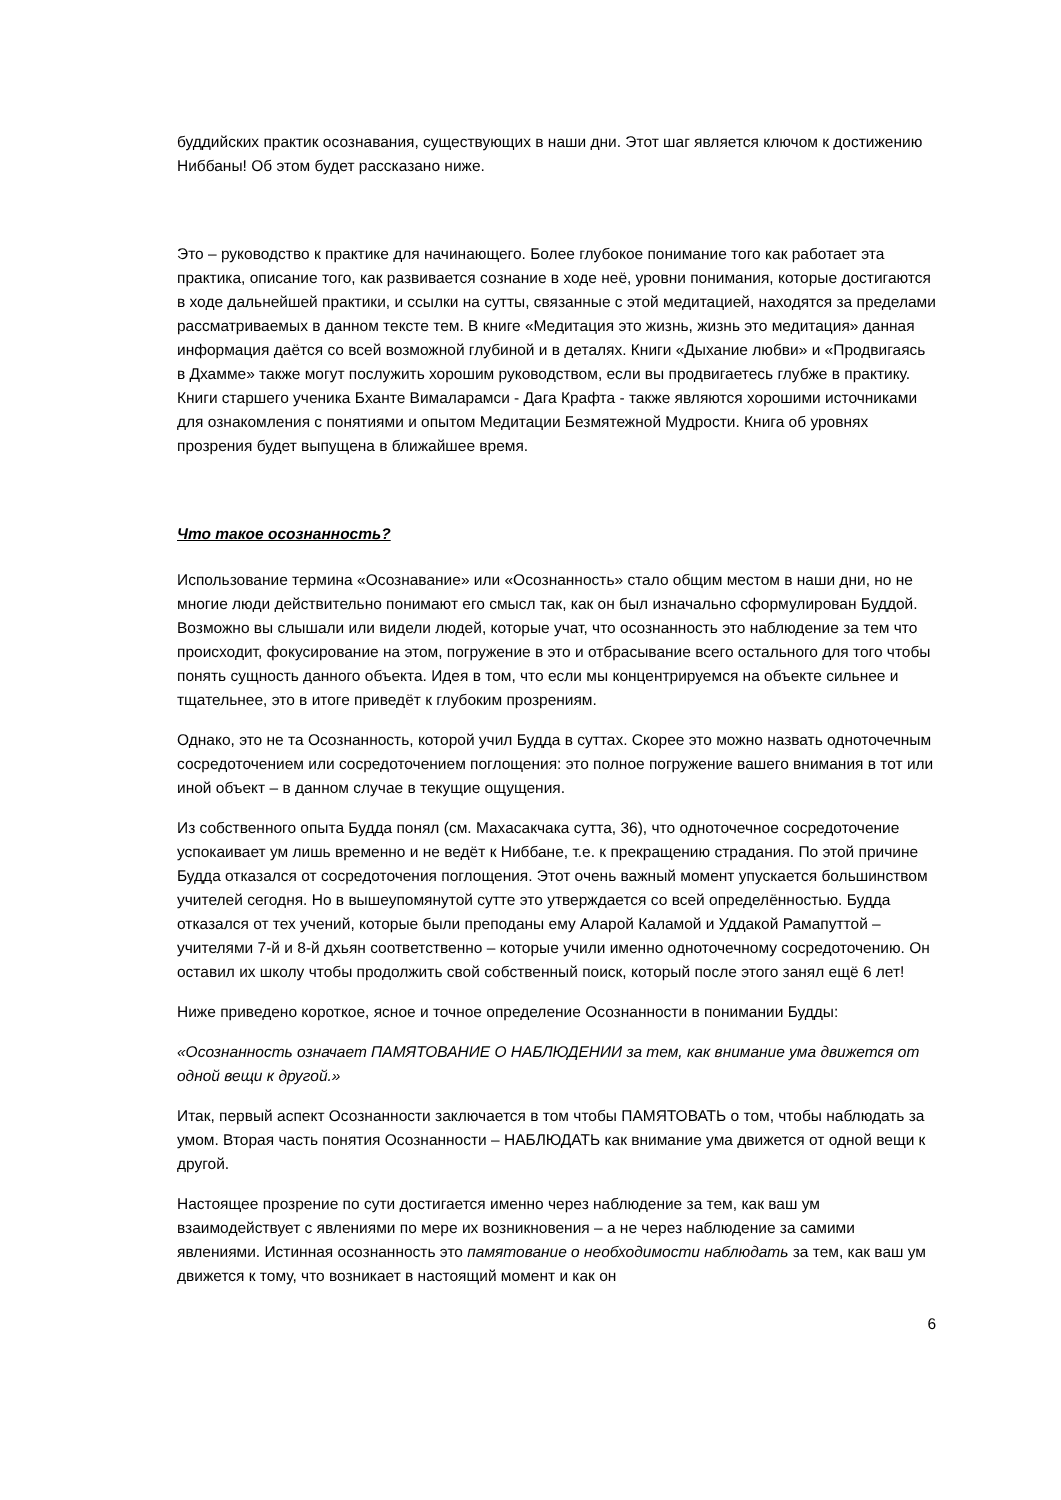буддийских практик осознавания, существующих в наши дни. Этот шаг является ключом к достижению Ниббаны! Об этом будет рассказано ниже.
Это – руководство к практике для начинающего. Более глубокое понимание того как работает эта практика, описание того, как развивается сознание в ходе неё, уровни понимания, которые достигаются в ходе дальнейшей практики, и ссылки на сутты, связанные с этой медитацией, находятся за пределами рассматриваемых в данном тексте тем. В книге «Медитация это жизнь, жизнь это медитация» данная информация даётся со всей возможной глубиной и в деталях. Книги «Дыхание любви» и «Продвигаясь в Дхамме» также могут послужить хорошим руководством, если вы продвигаетесь глубже в практику. Книги старшего ученика Бханте Вималарамси - Дага Крафта - также являются хорошими источниками для ознакомления с понятиями и опытом Медитации Безмятежной Мудрости. Книга об уровнях прозрения будет выпущена в ближайшее время.
Что такое осознанность?
Использование термина «Осознавание» или «Осознанность» стало общим местом в наши дни, но не многие люди действительно понимают его смысл так, как он был изначально сформулирован Буддой. Возможно вы слышали или видели людей, которые учат, что осознанность это наблюдение за тем что происходит, фокусирование на этом, погружение в это и отбрасывание всего остального для того чтобы понять сущность данного объекта. Идея в том, что если мы концентрируемся на объекте сильнее и тщательнее, это в итоге приведёт к глубоким прозрениям.
Однако, это не та Осознанность, которой учил Будда в суттах. Скорее это можно назвать одноточечным сосредоточением или сосредоточением поглощения: это полное погружение вашего внимания в тот или иной объект – в данном случае в текущие ощущения.
Из собственного опыта Будда понял (см. Махасакчака сутта, 36), что одноточечное сосредоточение успокаивает ум лишь временно и не ведёт к Ниббане, т.е. к прекращению страдания. По этой причине Будда отказался от сосредоточения поглощения. Этот очень важный момент упускается большинством учителей сегодня. Но в вышеупомянутой сутте это утверждается со всей определённостью. Будда отказался от тех учений, которые были преподаны ему Аларой Каламой и Уддакой Рамапуттой – учителями 7-й и 8-й дхьян соответственно – которые учили именно одноточечному сосредоточению. Он оставил их школу чтобы продолжить свой собственный поиск, который после этого занял ещё 6 лет!
Ниже приведено короткое, ясное и точное определение Осознанности в понимании Будды:
«Осознанность означает ПАМЯТОВАНИЕ О НАБЛЮДЕНИИ за тем, как внимание ума движется от одной вещи к другой.»
Итак, первый аспект Осознанности заключается в том чтобы ПАМЯТОВАТЬ о том, чтобы наблюдать за умом. Вторая часть понятия Осознанности – НАБЛЮДАТЬ как внимание ума движется от одной вещи к другой.
Настоящее прозрение по сути достигается именно через наблюдение за тем, как ваш ум взаимодействует с явлениями по мере их возникновения – а не через наблюдение за самими явлениями. Истинная осознанность это памятование о необходимости наблюдать за тем, как ваш ум движется к тому, что возникает в настоящий момент и как он
6